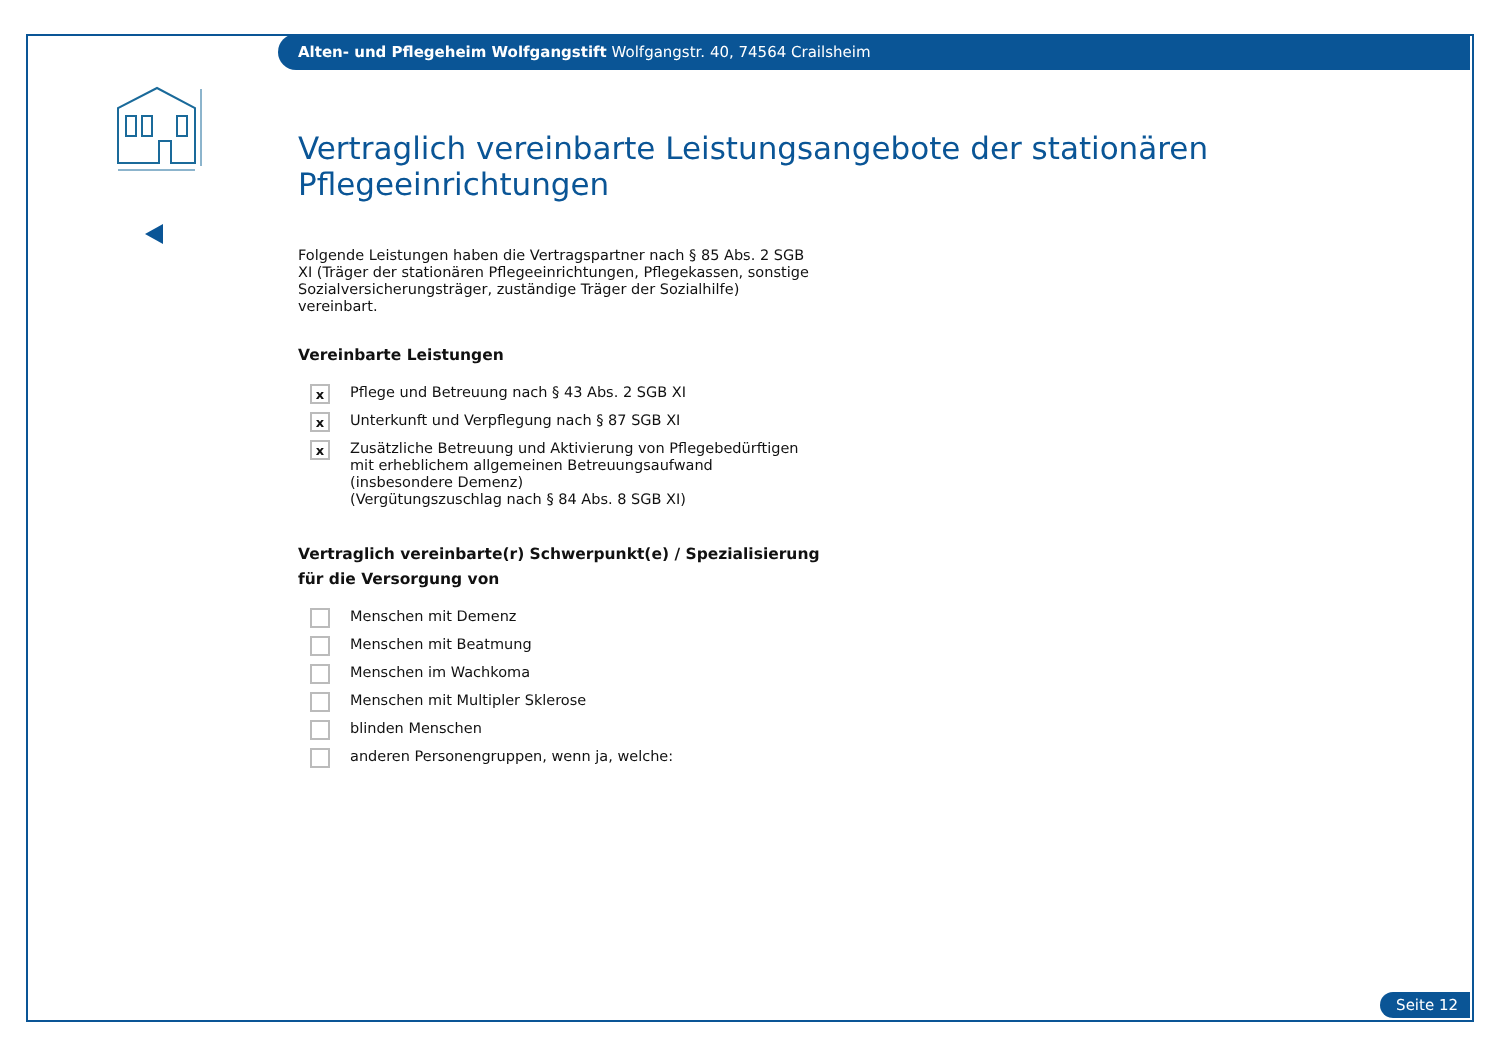Alten- und Pflegeheim Wolfgangstift Wolfgangstr. 40, 74564 Crailsheim
Vertraglich vereinbarte Leistungsangebote der stationären Pflegeeinrichtungen
Folgende Leistungen haben die Vertragspartner nach § 85 Abs. 2 SGB XI (Träger der stationären Pflegeeinrichtungen, Pflegekassen, sonstige Sozialversicherungsträger, zuständige Träger der Sozialhilfe) vereinbart.
Vereinbarte Leistungen
x
Pflege und Betreuung nach § 43 Abs. 2 SGB XI
x
Unterkunft und Verpflegung nach § 87 SGB XI
x
Zusätzliche Betreuung und Aktivierung von Pflegebedürftigen mit erheblichem allgemeinen Betreuungsaufwand (insbesondere Demenz)
(Vergütungszuschlag nach § 84 Abs. 8 SGB XI)
Vertraglich vereinbarte(r) Schwerpunkt(e) / Spezialisierung
für die Versorgung von
Menschen mit Demenz
Menschen mit Beatmung
Menschen im Wachkoma
Menschen mit Multipler Sklerose
blinden Menschen
anderen Personengruppen, wenn ja, welche:
Seite 12